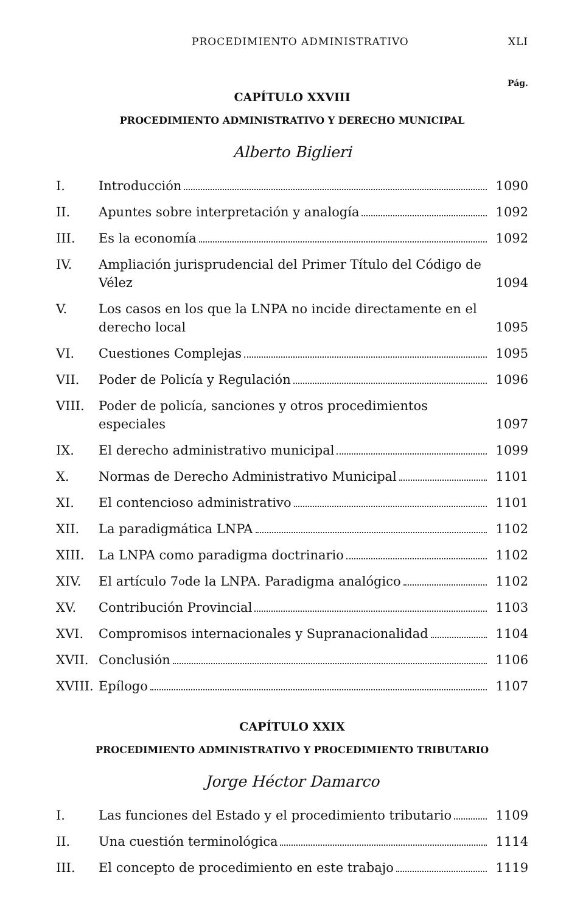PROCEDIMIENTO ADMINISTRATIVO XLI
Pág.
CAPÍTULO XXVIII
PROCEDIMIENTO ADMINISTRATIVO Y DERECHO MUNICIPAL
Alberto Biglieri
I. Introducción 1090
II. Apuntes sobre interpretación y analogía
1092
III. Es la economía 1092
IV. Ampliación jurisprudencial del Primer Título del Código de Vélez
1094
V. Los casos en los que la LNPA no incide directamente en el derecho local
1095
VI. Cuestiones Complejas 1095
VII. Poder de Policía y Regulación 1096
VIII. Poder de policía, sanciones y otros procedimientos especiales
1097
IX. El derecho administrativo municipal
1099
X. Normas de Derecho Administrativo Municipal
1101
XI. El contencioso administrativo 1101
XII. La paradigmática LNPA 1102
XIII. La LNPA como paradigma doctrinario
1102
XIV. El artículo 7<sup>o</sup> de la LNPA. Paradigma analógico
1102
XV. Contribución Provincial 1103
XVI. Compromisos internacionales y Supranacionalidad
1104
XVII. Conclusión 1106
XVIII.
Epílogo 1107
CAPÍTULO XXIX
PROCEDIMIENTO ADMINISTRATIVO Y PROCEDIMIENTO TRIBUTARIO
Jorge Héctor Damarco
I. Las funciones del Estado y el procedimiento tributario
1109
II. Una cuestión terminológica 1114
III. El concepto de procedimiento en este trabajo
1119